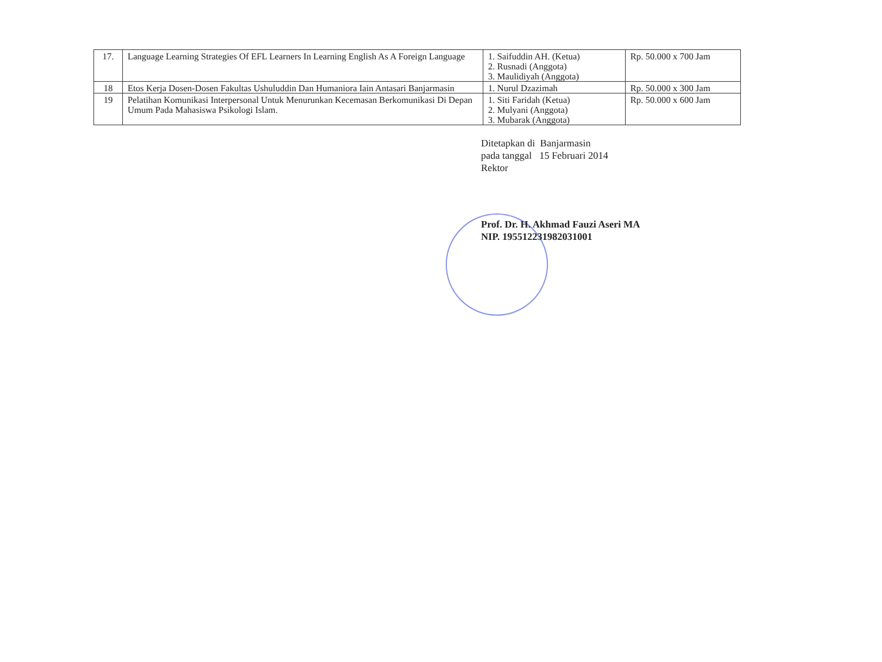| 17. | Language Learning Strategies Of EFL Learners In Learning English As A Foreign Language | 1. Saifuddin AH. (Ketua) 2. Rusnadi (Anggota) 3. Maulidiyah (Anggota) | Rp. 50.000 x 700 Jam |
| 18 | Etos Kerja Dosen-Dosen Fakultas Ushuluddin Dan Humaniora Iain Antasari Banjarmasin | 1. Nurul Dzazimah | Rp. 50.000 x 300 Jam |
| 19 | Pelatihan Komunikasi Interpersonal Untuk Menurunkan Kecemasan Berkomunikasi Di Depan Umum Pada Mahasiswa Psikologi Islam. | 1. Siti Faridah (Ketua) 2. Mulyani (Anggota) 3. Mubarak (Anggota) | Rp. 50.000 x 600 Jam |
Ditetapkan di Banjarmasin
pada tanggal 15 Februari 2014
Rektor
Prof. Dr. H. Akhmad Fauzi Aseri MA
NIP. 195512231982031001